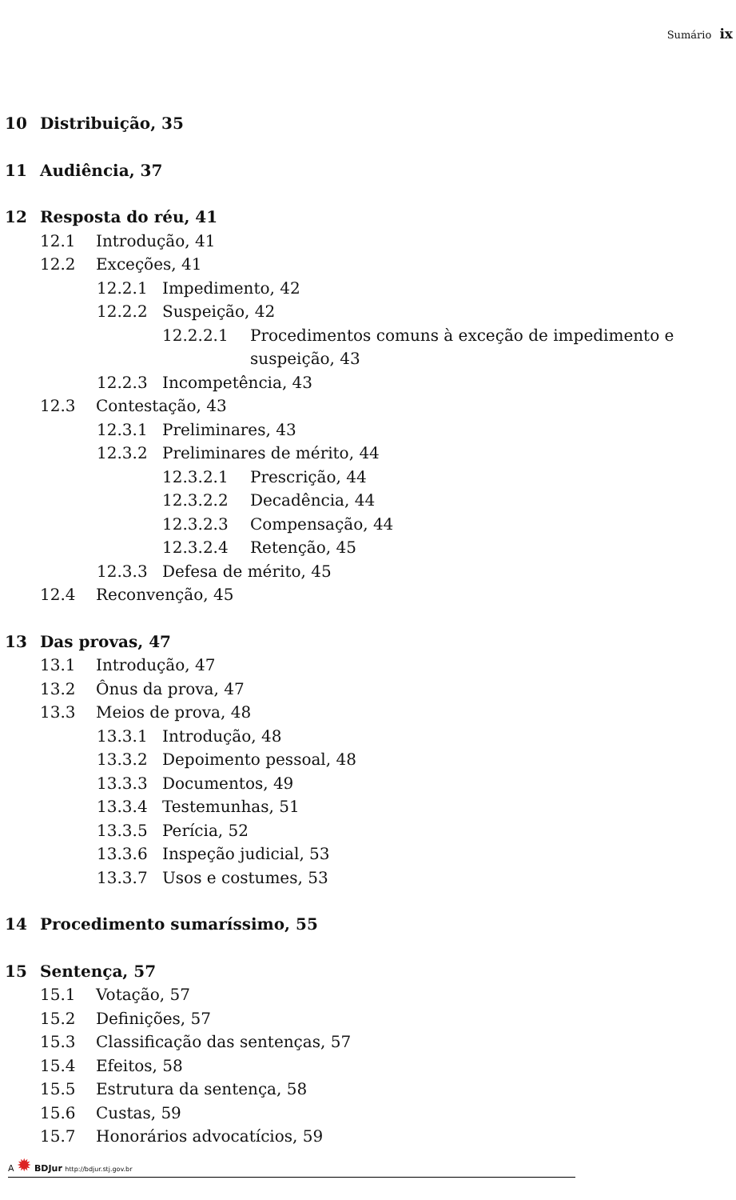Sumário ix
10 Distribuição, 35
11 Audiência, 37
12 Resposta do réu, 41
12.1 Introdução, 41
12.2 Exceções, 41
12.2.1 Impedimento, 42
12.2.2 Suspeição, 42
12.2.2.1 Procedimentos comuns à exceção de impedimento e suspeição, 43
12.2.3 Incompetência, 43
12.3 Contestação, 43
12.3.1 Preliminares, 43
12.3.2 Preliminares de mérito, 44
12.3.2.1 Prescrição, 44
12.3.2.2 Decadência, 44
12.3.2.3 Compensação, 44
12.3.2.4 Retenção, 45
12.3.3 Defesa de mérito, 45
12.4 Reconvenção, 45
13 Das provas, 47
13.1 Introdução, 47
13.2 Ônus da prova, 47
13.3 Meios de prova, 48
13.3.1 Introdução, 48
13.3.2 Depoimento pessoal, 48
13.3.3 Documentos, 49
13.3.4 Testemunhas, 51
13.3.5 Perícia, 52
13.3.6 Inspeção judicial, 53
13.3.7 Usos e costumes, 53
14 Procedimento sumaríssimo, 55
15 Sentença, 57
15.1 Votação, 57
15.2 Definições, 57
15.3 Classificação das sentenças, 57
15.4 Efeitos, 58
15.5 Estrutura da sentença, 58
15.6 Custas, 59
15.7 Honorários advocatícios, 59
A ✹ BDJur http://bdjur.stj.gov.br